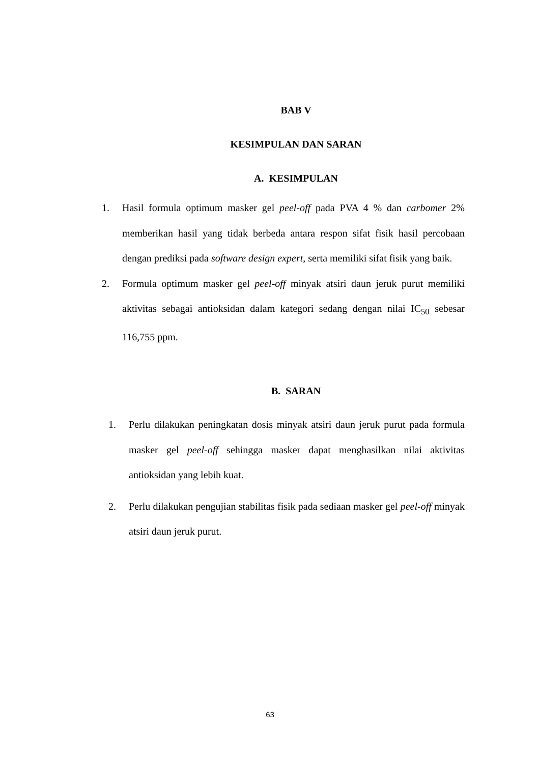BAB V
KESIMPULAN DAN SARAN
A. KESIMPULAN
1. Hasil formula optimum masker gel peel-off pada PVA 4 % dan carbomer 2% memberikan hasil yang tidak berbeda antara respon sifat fisik hasil percobaan dengan prediksi pada software design expert, serta memiliki sifat fisik yang baik.
2. Formula optimum masker gel peel-off minyak atsiri daun jeruk purut memiliki aktivitas sebagai antioksidan dalam kategori sedang dengan nilai IC<sub>50</sub> sebesar 116,755 ppm.
B. SARAN
1. Perlu dilakukan peningkatan dosis minyak atsiri daun jeruk purut pada formula masker gel peel-off sehingga masker dapat menghasilkan nilai aktivitas antioksidan yang lebih kuat.
2. Perlu dilakukan pengujian stabilitas fisik pada sediaan masker gel peel-off minyak atsiri daun jeruk purut.
63